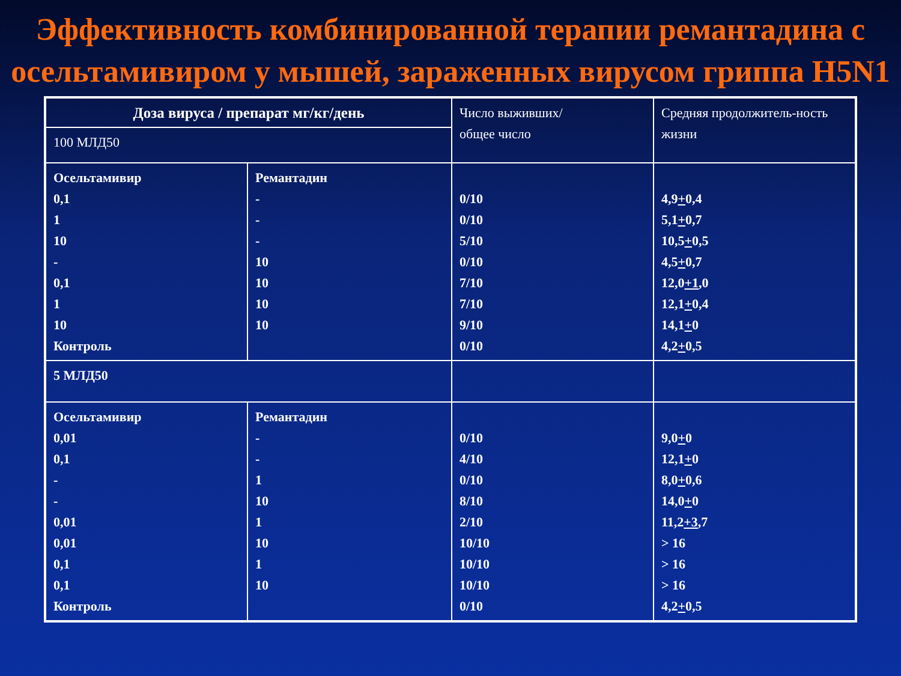Эффективность комбинированной терапии ремантадина с осельтамивиром у мышей, зараженных вирусом гриппа H5N1
| Доза вируса / препарат мг/кг/день | | Число выживших/ общее число | Средняя продолжитель-ность жизни |
| --- | --- | --- | --- |
| 100 МЛД50 | | | |
| Осельтамивир 0,1 1 10 - 0,1 1 10 Контроль | Ремантадин - - - 10 10 10 10 | 0/10 0/10 5/10 0/10 7/10 7/10 9/10 0/10 | 4,9 + 0,4 5,1 + 0,7 10,5 + 0,5 4,5 + 0,7 12,0 +1 ,0 12,1 + 0,4 14,1 + 0 4,2 + 0,5 |
| 5 МЛД50 | | | |
| Осельтамивир 0,01 0,1 - - 0,01 0,01 0,1 0,1 Контроль | Ремантадин - - 1 10 1 10 1 10 | 0/10 4/10 0/10 8/10 2/10 10/10 10/10 10/10 0/10 | 9,0 + 0 12,1 + 0 8,0 + 0,6 14,0 + 0 11,2 +3 ,7 > 16 > 16 > 16 4,2 + 0,5 |